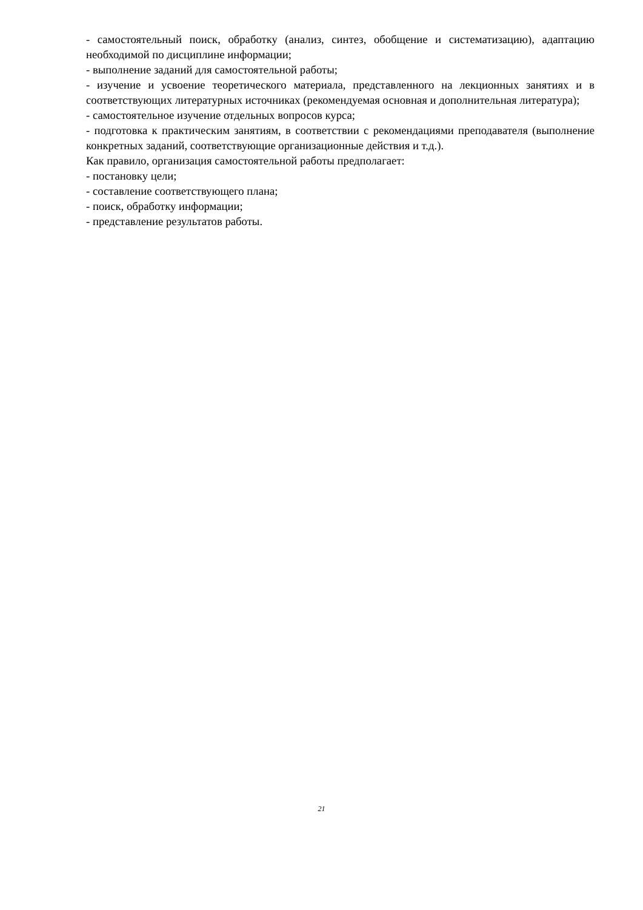- самостоятельный поиск, обработку (анализ, синтез, обобщение и систематизацию), адаптацию необходимой по дисциплине информации;
- выполнение заданий для самостоятельной работы;
- изучение и усвоение теоретического материала, представленного на лекционных занятиях и в соответствующих литературных источниках (рекомендуемая основная и дополнительная литература);
- самостоятельное изучение отдельных вопросов курса;
- подготовка к практическим занятиям, в соответствии с рекомендациями преподавателя (выполнение конкретных заданий, соответствующие организационные действия и т.д.).
Как правило, организация самостоятельной работы предполагает:
- постановку цели;
- составление соответствующего плана;
- поиск, обработку информации;
- представление результатов работы.
21